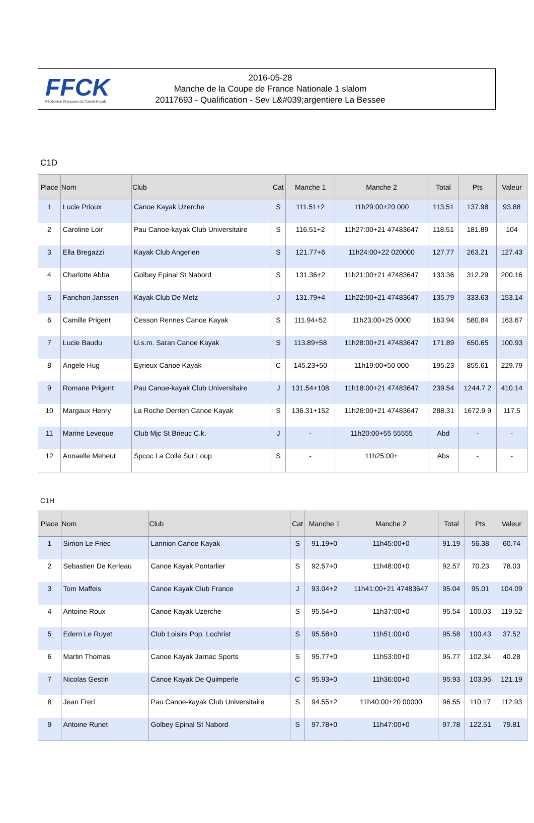FFCK
Fédération Française de Canoë-Kayak
2016-05-28
Manche de la Coupe de France Nationale 1 slalom
20117693 - Qualification - Sev L&#039;argentiere La Bessee
C1D
| Place | Nom | Club | Cat | Manche 1 | Manche 2 | Total | Pts | Valeur |
| --- | --- | --- | --- | --- | --- | --- | --- | --- |
| 1 | Lucie Prioux | Canoe Kayak Uzerche | S | 111.51+2 | 11h29:00+20 000 | 113.51 | 137.98 | 93.88 |
| 2 | Caroline Loir | Pau Canoe-kayak Club Universitaire | S | 116.51+2 | 11h27:00+21 47483647 | 118.51 | 181.89 | 104 |
| 3 | Ella Bregazzi | Kayak Club Angerien | S | 121.77+6 | 11h24:00+22 020000 | 127.77 | 263.21 | 127.43 |
| 4 | Charlotte Abba | Golbey Epinal St Nabord | S | 131.36+2 | 11h21:00+21 47483647 | 133.36 | 312.29 | 200.16 |
| 5 | Fanchon Janssen | Kayak Club De Metz | J | 131.79+4 | 11h22:00+21 47483647 | 135.79 | 333.63 | 153.14 |
| 6 | Camille Prigent | Cesson Rennes Canoe Kayak | S | 111.94+52 | 11h23:00+25 0000 | 163.94 | 580.84 | 163.67 |
| 7 | Lucie Baudu | U.s.m. Saran Canoe Kayak | S | 113.89+58 | 11h28:00+21 47483647 | 171.89 | 650.65 | 100.93 |
| 8 | Angele Hug | Eyrieux Canoe Kayak | C | 145.23+50 | 11h19:00+50 000 | 195.23 | 855.61 | 229.79 |
| 9 | Romane Prigent | Pau Canoe-kayak Club Universitaire | J | 131.54+108 | 11h18:00+21 47483647 | 239.54 | 1244.7 2 | 410.14 |
| 10 | Margaux Henry | La Roche Derrien Canoe Kayak | S | 136.31+152 | 11h26:00+21 47483647 | 288.31 | 1672.9 9 | 117.5 |
| 11 | Marine Leveque | Club Mjc St Brieuc C.k. | J | - | 11h20:00+55 55555 | Abd | - | - |
| 12 | Annaelle Meheut | Spcoc La Colle Sur Loup | S | - | 11h25:00+ | Abs | - | - |
C1H
| Place | Nom | Club | Cat | Manche 1 | Manche 2 | Total | Pts | Valeur |
| --- | --- | --- | --- | --- | --- | --- | --- | --- |
| 1 | Simon Le Friec | Lannion Canoe Kayak | S | 91.19+0 | 11h45:00+0 | 91.19 | 56.38 | 60.74 |
| 2 | Sebastien De Kerleau | Canoe Kayak Pontarlier | S | 92.57+0 | 11h48:00+0 | 92.57 | 70.23 | 78.03 |
| 3 | Tom Maffeis | Canoe Kayak Club France | J | 93.04+2 | 11h41:00+21 47483647 | 95.04 | 95.01 | 104.09 |
| 4 | Antoine Roux | Canoe Kayak Uzerche | S | 95.54+0 | 11h37:00+0 | 95.54 | 100.03 | 119.52 |
| 5 | Edern Le Ruyet | Club Loisirs Pop. Lochrist | S | 95.58+0 | 11h51:00+0 | 95.58 | 100.43 | 37.52 |
| 6 | Martin Thomas | Canoe Kayak Jarnac Sports | S | 95.77+0 | 11h53:00+0 | 95.77 | 102.34 | 40.28 |
| 7 | Nicolas Gestin | Canoe Kayak De Quimperle | C | 95.93+0 | 11h36:00+0 | 95.93 | 103.95 | 121.19 |
| 8 | Jean Freri | Pau Canoe-kayak Club Universitaire | S | 94.55+2 | 11h40:00+20 00000 | 96.55 | 110.17 | 112.93 |
| 9 | Antoine Runet | Golbey Epinal St Nabord | S | 97.78+0 | 11h47:00+0 | 97.78 | 122.51 | 79.81 |